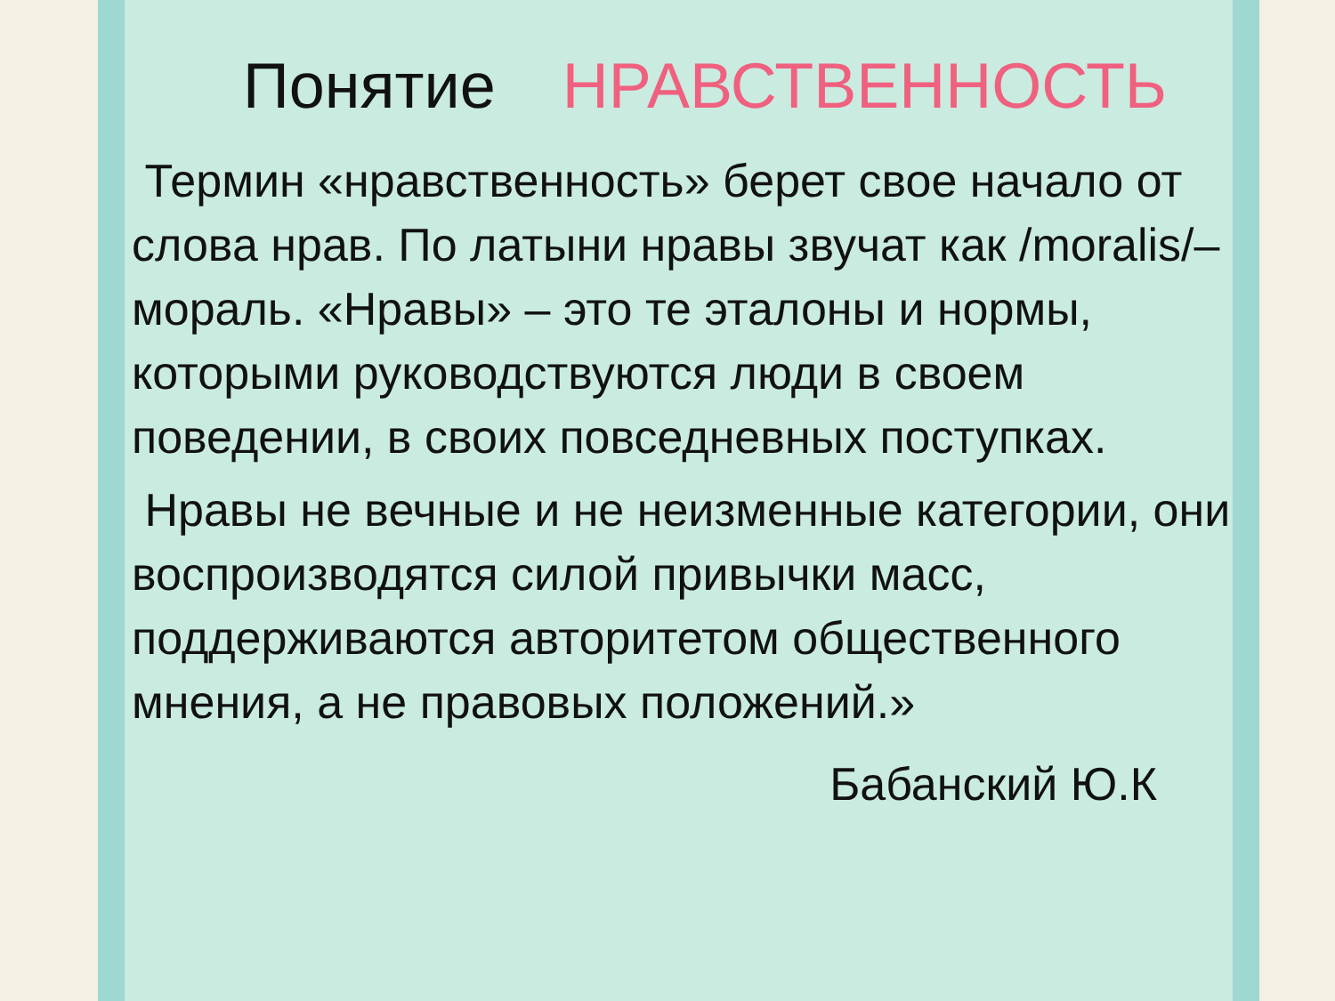Понятие НРАВСТВЕННОСТЬ
Термин «нравственность» берет свое начало от слова нрав. По латыни нравы звучат как /moralis/– мораль. «Нравы» – это те эталоны и нормы, которыми руководствуются люди в своем поведении, в своих повседневных поступках.
Нравы не вечные и не неизменные категории, они воспроизводятся силой привычки масс, поддерживаются авторитетом общественного мнения, а не правовых положений.»
Бабанский Ю.К